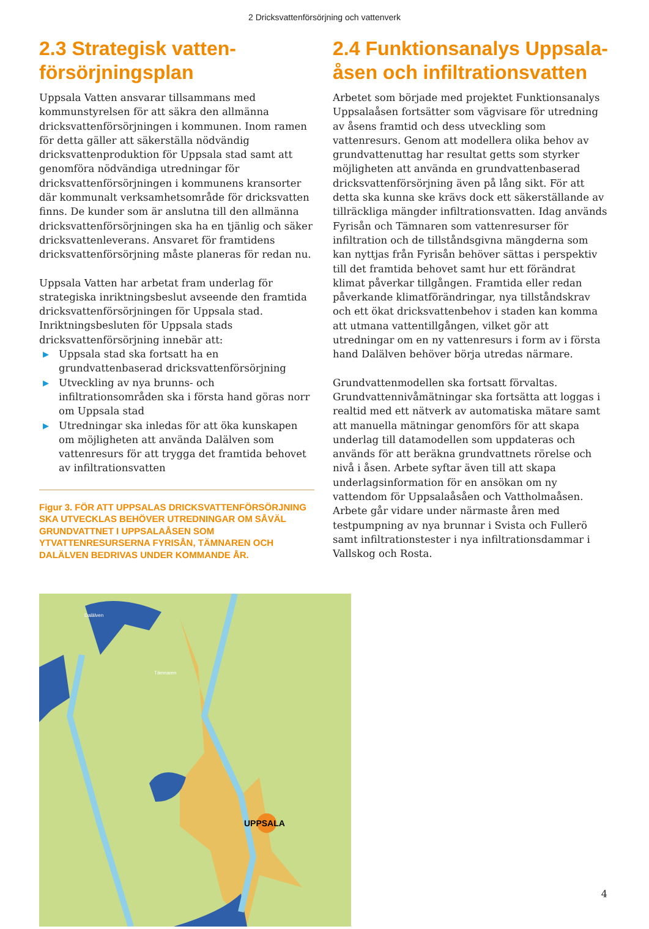2 Dricksvattenförsörjning och vattenverk
2.3 Strategisk vatten-
försörjningsplan
Uppsala Vatten ansvarar tillsammans med kommunstyrelsen för att säkra den allmänna dricksvattenförsörjningen i kommunen. Inom ramen för detta gäller att säkerställa nödvändig dricksvattenproduktion för Uppsala stad samt att genomföra nödvändiga utredningar för dricksvattenförsörjningen i kommunens kransorter där kommunalt verksamhetsområde för dricksvatten finns. De kunder som är anslutna till den allmänna dricksvattenförsörjningen ska ha en tjänlig och säker dricksvattenleverans. Ansvaret för framtidens dricksvattenförsörjning måste planeras för redan nu.
Uppsala Vatten har arbetat fram underlag för strategiska inriktningsbeslut avseende den framtida dricksvattenförsörjningen för Uppsala stad. Inriktningsbesluten för Uppsala stads dricksvattenförsörjning innebär att:
▶ Uppsala stad ska fortsatt ha en grundvattenbaserad dricksvattenförsörjning
▶ Utveckling av nya brunns- och infiltrationsområden ska i första hand göras norr om Uppsala stad
▶ Utredningar ska inledas för att öka kunskapen om möjligheten att använda Dalälven som vattenresurs för att trygga det framtida behovet av infiltrationsvatten
Figur 3. FÖR ATT UPPSALAS DRICKSVATTENFÖRSÖRJNING SKA UTVECKLAS BEHÖVER UTREDNINGAR OM SÅVÄL GRUNDVATTNET I UPPSALAÅSEN SOM YTVATTENRESURSERNA FYRISÅN, TÄMNAREN OCH DALÄLVEN BEDRIVAS UNDER KOMMANDE ÅR.
2.4 Funktionsanalys Uppsala-åsen och infiltrationsvatten
Arbetet som började med projektet Funktionsanalys Uppsalaåsen fortsätter som vägvisare för utredning av åsens framtid och dess utveckling som vattenresurs. Genom att modellera olika behov av grundvattenuttag har resultat getts som styrker möjligheten att använda en grundvattenbaserad dricksvattenförsörjning även på lång sikt. För att detta ska kunna ske krävs dock ett säkerställande av tillräckliga mängder infiltrationsvatten. Idag används Fyrisån och Tämnaren som vattenresurser för infiltration och de tillståndsgivna mängderna som kan nyttjas från Fyrisån behöver sättas i perspektiv till det framtida behovet samt hur ett förändrat klimat påverkar tillgången. Framtida eller redan påverkande klimatförändringar, nya tillståndskrav och ett ökat dricksvattenbehov i staden kan komma att utmana vattentillgången, vilket gör att utredningar om en ny vattenresurs i form av i första hand Dalälven behöver börja utredas närmare.
Grundvattenmodellen ska fortsatt förvaltas. Grundvattennivåmätningar ska fortsätta att loggas i realtid med ett nätverk av automatiska mätare samt att manuella mätningar genomförs för att skapa underlag till datamodellen som uppdateras och används för att beräkna grundvattnets rörelse och nivå i åsen. Arbete syftar även till att skapa underlagsinformation för en ansökan om ny vattendom för Uppsalaåsåen och Vattholmaåsen. Arbete går vidare under närmaste åren med testpumpning av nya brunnar i Svista och Fullerö samt infiltrationstester i nya infiltrationsdammar i Vallskog och Rosta.
Dalälven
Tämnaren
UPPSALA
4